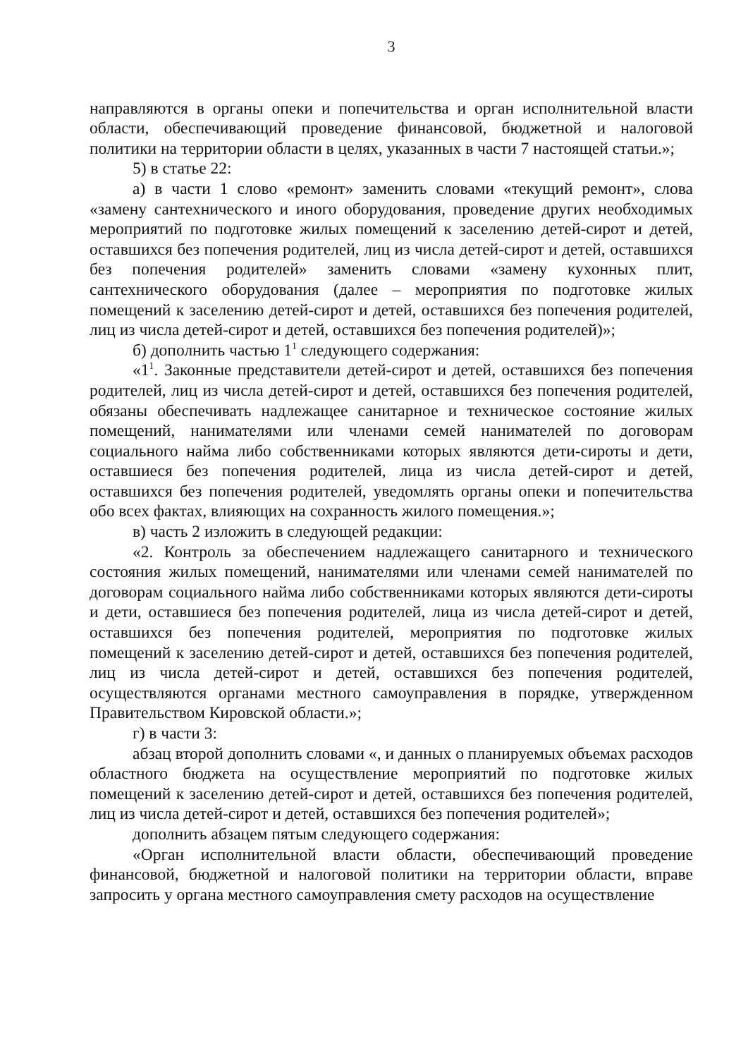3
направляются в органы опеки и попечительства и орган исполнительной власти области, обеспечивающий проведение финансовой, бюджетной и налоговой политики на территории области в целях, указанных в части 7 настоящей статьи.»;
5) в статье 22:
а) в части 1 слово «ремонт» заменить словами «текущий ремонт», слова «замену сантехнического и иного оборудования, проведение других необходимых мероприятий по подготовке жилых помещений к заселению детей-сирот и детей, оставшихся без попечения родителей, лиц из числа детей-сирот и детей, оставшихся без попечения родителей» заменить словами «замену кухонных плит, сантехнического оборудования (далее – мероприятия по подготовке жилых помещений к заселению детей-сирот и детей, оставшихся без попечения родителей, лиц из числа детей-сирот и детей, оставшихся без попечения родителей)»;
б) дополнить частью 1<sup>1</sup> следующего содержания:
«1<sup>1</sup>. Законные представители детей-сирот и детей, оставшихся без попечения родителей, лиц из числа детей-сирот и детей, оставшихся без попечения родителей, обязаны обеспечивать надлежащее санитарное и техническое состояние жилых помещений, нанимателями или членами семей нанимателей по договорам социального найма либо собственниками которых являются дети-сироты и дети, оставшиеся без попечения родителей, лица из числа детей-сирот и детей, оставшихся без попечения родителей, уведомлять органы опеки и попечительства обо всех фактах, влияющих на сохранность жилого помещения.»;
в) часть 2 изложить в следующей редакции:
«2. Контроль за обеспечением надлежащего санитарного и технического состояния жилых помещений, нанимателями или членами семей нанимателей по договорам социального найма либо собственниками которых являются дети-сироты и дети, оставшиеся без попечения родителей, лица из числа детей-сирот и детей, оставшихся без попечения родителей, мероприятия по подготовке жилых помещений к заселению детей-сирот и детей, оставшихся без попечения родителей, лиц из числа детей-сирот и детей, оставшихся без попечения родителей, осуществляются органами местного самоуправления в порядке, утвержденном Правительством Кировской области.»;
г) в части 3:
абзац второй дополнить словами «, и данных о планируемых объемах расходов областного бюджета на осуществление мероприятий по подготовке жилых помещений к заселению детей-сирот и детей, оставшихся без попечения родителей, лиц из числа детей-сирот и детей, оставшихся без попечения родителей»;
дополнить абзацем пятым следующего содержания:
«Орган исполнительной власти области, обеспечивающий проведение финансовой, бюджетной и налоговой политики на территории области, вправе запросить у органа местного самоуправления смету расходов на осуществление